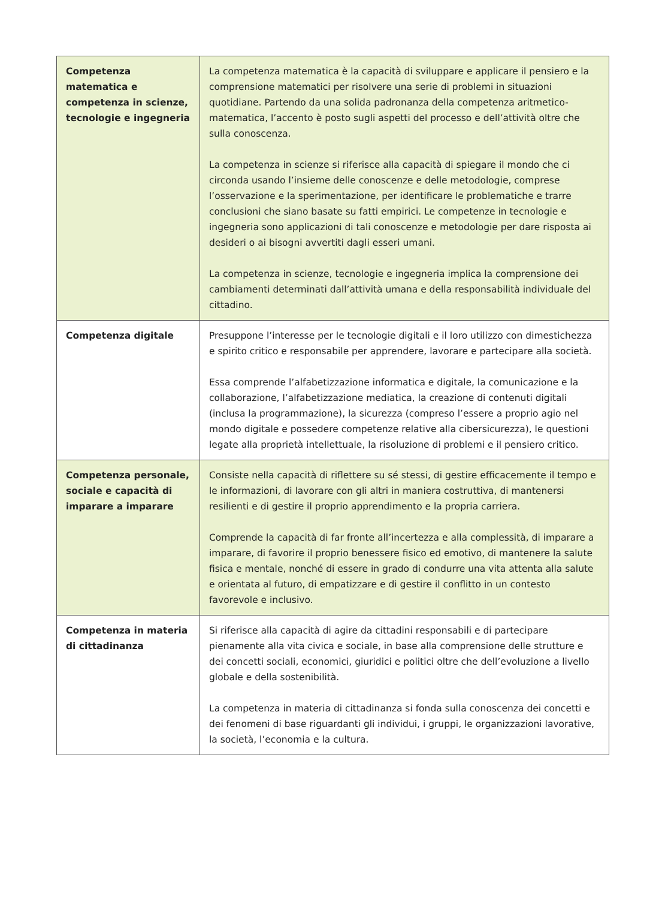| Competenza matematica e competenza in scienze, tecnologie e ingegneria | La competenza matematica è la capacità di sviluppare e applicare il pensiero e la comprensione matematici per risolvere una serie di problemi in situazioni quotidiane. Partendo da una solida padronanza della competenza aritmetico-matematica, l’accento è posto sugli aspetti del processo e dell’attività oltre che sulla conoscenza. La competenza in scienze si riferisce alla capacità di spiegare il mondo che ci circonda usando l’insieme delle conoscenze e delle metodologie, comprese l’osservazione e la sperimentazione, per identificare le problematiche e trarre conclusioni che siano basate su fatti empirici. Le competenze in tecnologie e ingegneria sono applicazioni di tali conoscenze e metodologie per dare risposta ai desideri o ai bisogni avvertiti dagli esseri umani. La competenza in scienze, tecnologie e ingegneria implica la comprensione dei cambiamenti determinati dall’attività umana e della responsabilità individuale del cittadino. |
| Competenza digitale | Presuppone l’interesse per le tecnologie digitali e il loro utilizzo con dimestichezza e spirito critico e responsabile per apprendere, lavorare e partecipare alla società. Essa comprende l’alfabetizzazione informatica e digitale, la comunicazione e la collaborazione, l’alfabetizzazione mediatica, la creazione di contenuti digitali (inclusa la programmazione), la sicurezza (compreso l’essere a proprio agio nel mondo digitale e possedere competenze relative alla cibersicurezza), le questioni legate alla proprietà intellettuale, la risoluzione di problemi e il pensiero critico. |
| Competenza personale, sociale e capacità di imparare a imparare | Consiste nella capacità di riflettere su sé stessi, di gestire efficacemente il tempo e le informazioni, di lavorare con gli altri in maniera costruttiva, di mantenersi resilienti e di gestire il proprio apprendimento e la propria carriera. Comprende la capacità di far fronte all’incertezza e alla complessità, di imparare a imparare, di favorire il proprio benessere fisico ed emotivo, di mantenere la salute fisica e mentale, nonché di essere in grado di condurre una vita attenta alla salute e orientata al futuro, di empatizzare e di gestire il conflitto in un contesto favorevole e inclusivo. |
| Competenza in materia di cittadinanza | Si riferisce alla capacità di agire da cittadini responsabili e di partecipare pienamente alla vita civica e sociale, in base alla comprensione delle strutture e dei concetti sociali, economici, giuridici e politici oltre che dell’evoluzione a livello globale e della sostenibilità. La competenza in materia di cittadinanza si fonda sulla conoscenza dei concetti e dei fenomeni di base riguardanti gli individui, i gruppi, le organizzazioni lavorative, la società, l’economia e la cultura. |